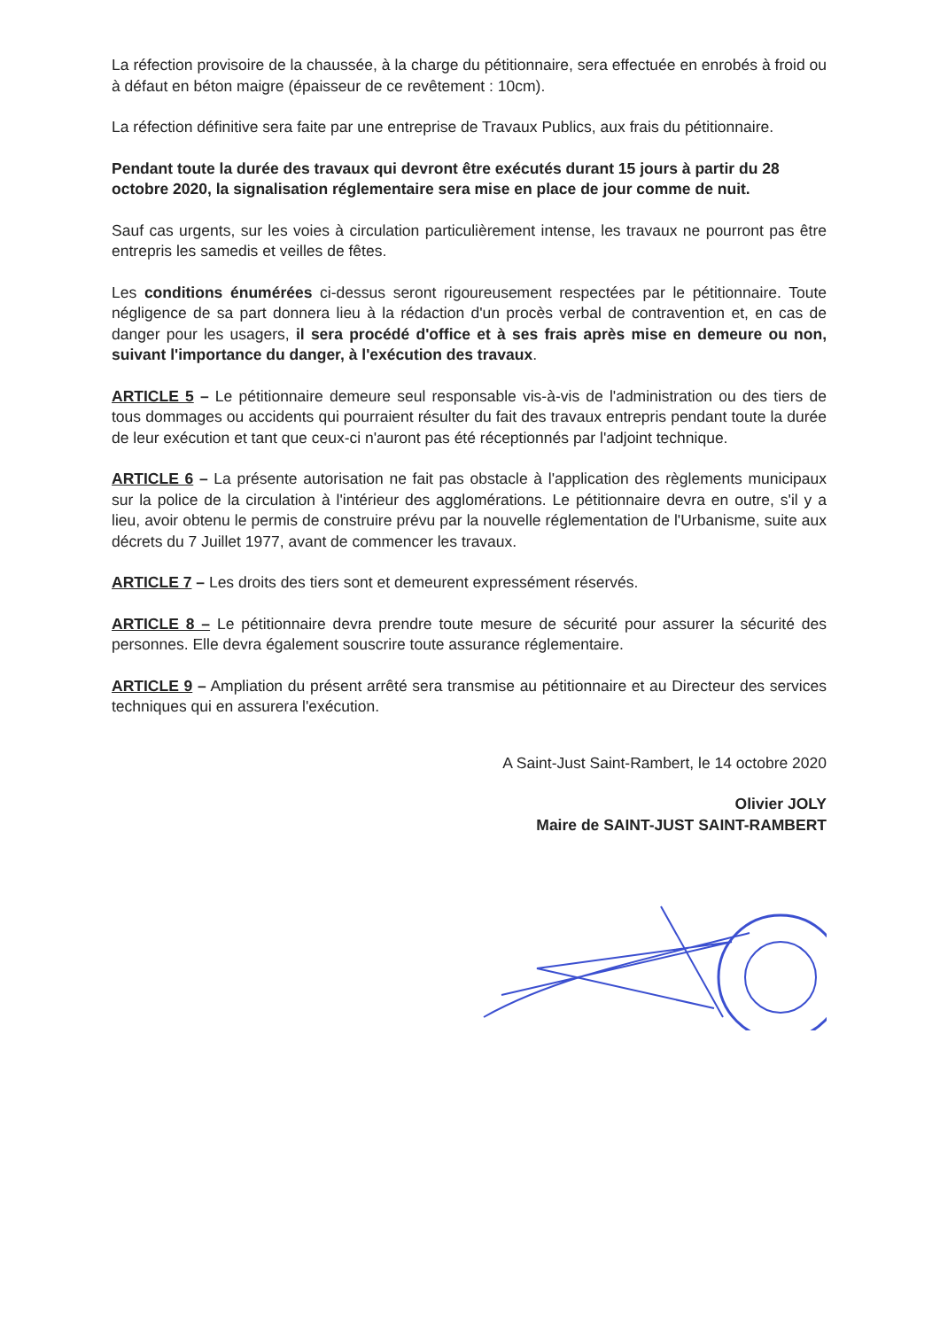La réfection provisoire de la chaussée, à la charge du pétitionnaire, sera effectuée en enrobés à froid ou à défaut en béton maigre (épaisseur de ce revêtement : 10cm).
La réfection définitive sera faite par une entreprise de Travaux Publics, aux frais du pétitionnaire.
Pendant toute la durée des travaux qui devront être exécutés durant 15 jours à partir du 28 octobre 2020, la signalisation réglementaire sera mise en place de jour comme de nuit.
Sauf cas urgents, sur les voies à circulation particulièrement intense, les travaux ne pourront pas être entrepris les samedis et veilles de fêtes.
Les conditions énumérées ci-dessus seront rigoureusement respectées par le pétitionnaire. Toute négligence de sa part donnera lieu à la rédaction d'un procès verbal de contravention et, en cas de danger pour les usagers, il sera procédé d'office et à ses frais après mise en demeure ou non, suivant l'importance du danger, à l'exécution des travaux.
ARTICLE 5 – Le pétitionnaire demeure seul responsable vis-à-vis de l'administration ou des tiers de tous dommages ou accidents qui pourraient résulter du fait des travaux entrepris pendant toute la durée de leur exécution et tant que ceux-ci n'auront pas été réceptionnés par l'adjoint technique.
ARTICLE 6 – La présente autorisation ne fait pas obstacle à l'application des règlements municipaux sur la police de la circulation à l'intérieur des agglomérations. Le pétitionnaire devra en outre, s'il y a lieu, avoir obtenu le permis de construire prévu par la nouvelle réglementation de l'Urbanisme, suite aux décrets du 7 Juillet 1977, avant de commencer les travaux.
ARTICLE 7 – Les droits des tiers sont et demeurent expressément réservés.
ARTICLE 8 – Le pétitionnaire devra prendre toute mesure de sécurité pour assurer la sécurité des personnes. Elle devra également souscrire toute assurance réglementaire.
ARTICLE 9 – Ampliation du présent arrêté sera transmise au pétitionnaire et au Directeur des services techniques qui en assurera l'exécution.
A Saint-Just Saint-Rambert, le 14 octobre 2020
Olivier JOLY
Maire de SAINT-JUST SAINT-RAMBERT